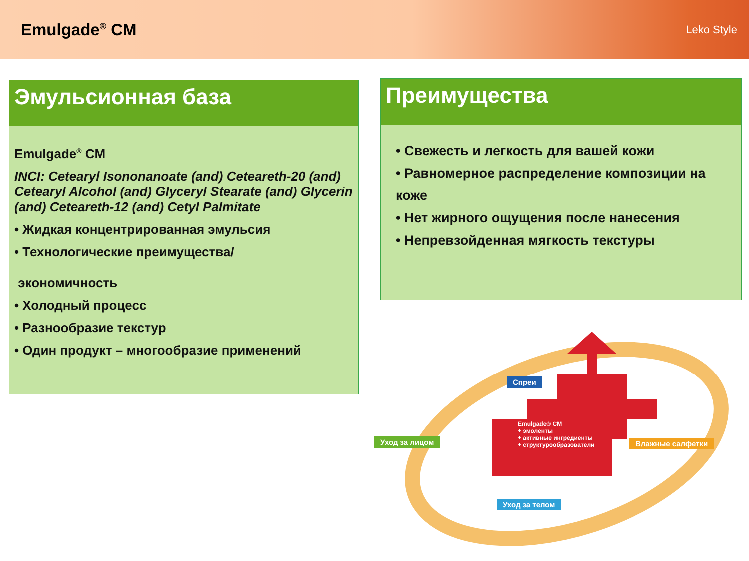Emulgade<sup>®</sup> CM
Leko Style
Эмульсионная база
Emulgade<sup>®</sup> CM
INCI: Cetearyl Isononanoate (and) Ceteareth-20 (and) Cetearyl Alcohol (and) Glyceryl Stearate (and) Glycerin (and) Ceteareth-12 (and) Cetyl Palmitate
• Жидкая концентрированная эмульсия
• Технологические преимущества/
экономичность
• Холодный процесс
• Разнообразие текстур
• Один продукт – многообразие применений
Преимущества
• Свежесть и легкость для вашей кожи
• Равномерное распределение композиции на коже
• Нет жирного ощущения после нанесения
• Непревзойденная мягкость текстуры
Спреи
Emulgade® CM
+ эмоленты
+ активные ингредиенты
+ структурообразователи
Уход за лицом Влажные салфетки
Уход за телом